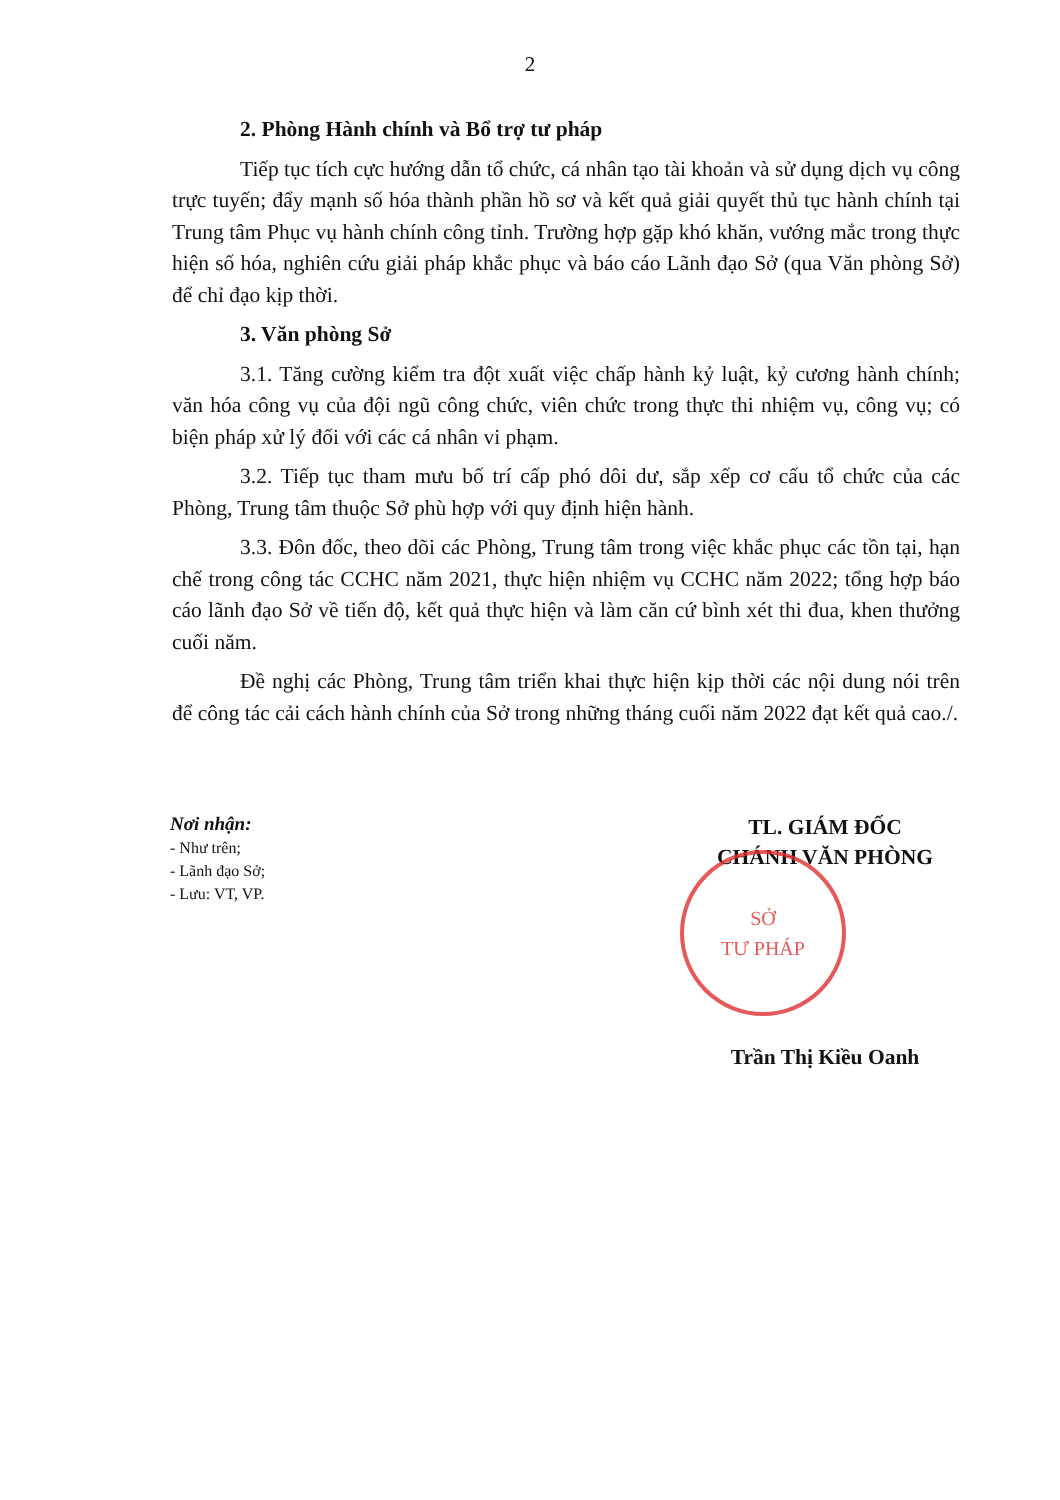2
2. Phòng Hành chính và Bổ trợ tư pháp
Tiếp tục tích cực hướng dẫn tổ chức, cá nhân tạo tài khoản và sử dụng dịch vụ công trực tuyến; đẩy mạnh số hóa thành phần hồ sơ và kết quả giải quyết thủ tục hành chính tại Trung tâm Phục vụ hành chính công tỉnh. Trường hợp gặp khó khăn, vướng mắc trong thực hiện số hóa, nghiên cứu giải pháp khắc phục và báo cáo Lãnh đạo Sở (qua Văn phòng Sở) để chỉ đạo kịp thời.
3. Văn phòng Sở
3.1. Tăng cường kiểm tra đột xuất việc chấp hành kỷ luật, kỷ cương hành chính; văn hóa công vụ của đội ngũ công chức, viên chức trong thực thi nhiệm vụ, công vụ; có biện pháp xử lý đối với các cá nhân vi phạm.
3.2. Tiếp tục tham mưu bố trí cấp phó dôi dư, sắp xếp cơ cấu tổ chức của các Phòng, Trung tâm thuộc Sở phù hợp với quy định hiện hành.
3.3. Đôn đốc, theo dõi các Phòng, Trung tâm trong việc khắc phục các tồn tại, hạn chế trong công tác CCHC năm 2021, thực hiện nhiệm vụ CCHC năm 2022; tổng hợp báo cáo lãnh đạo Sở về tiến độ, kết quả thực hiện và làm căn cứ bình xét thi đua, khen thưởng cuối năm.
Đề nghị các Phòng, Trung tâm triển khai thực hiện kịp thời các nội dung nói trên để công tác cải cách hành chính của Sở trong những tháng cuối năm 2022 đạt kết quả cao./.
Nơi nhận:
- Như trên;
- Lãnh đạo Sở;
- Lưu: VT, VP.
TL. GIÁM ĐỐC
CHÁNH VĂN PHÒNG
SỞ
TƯ PHÁP
Trần Thị Kiều Oanh